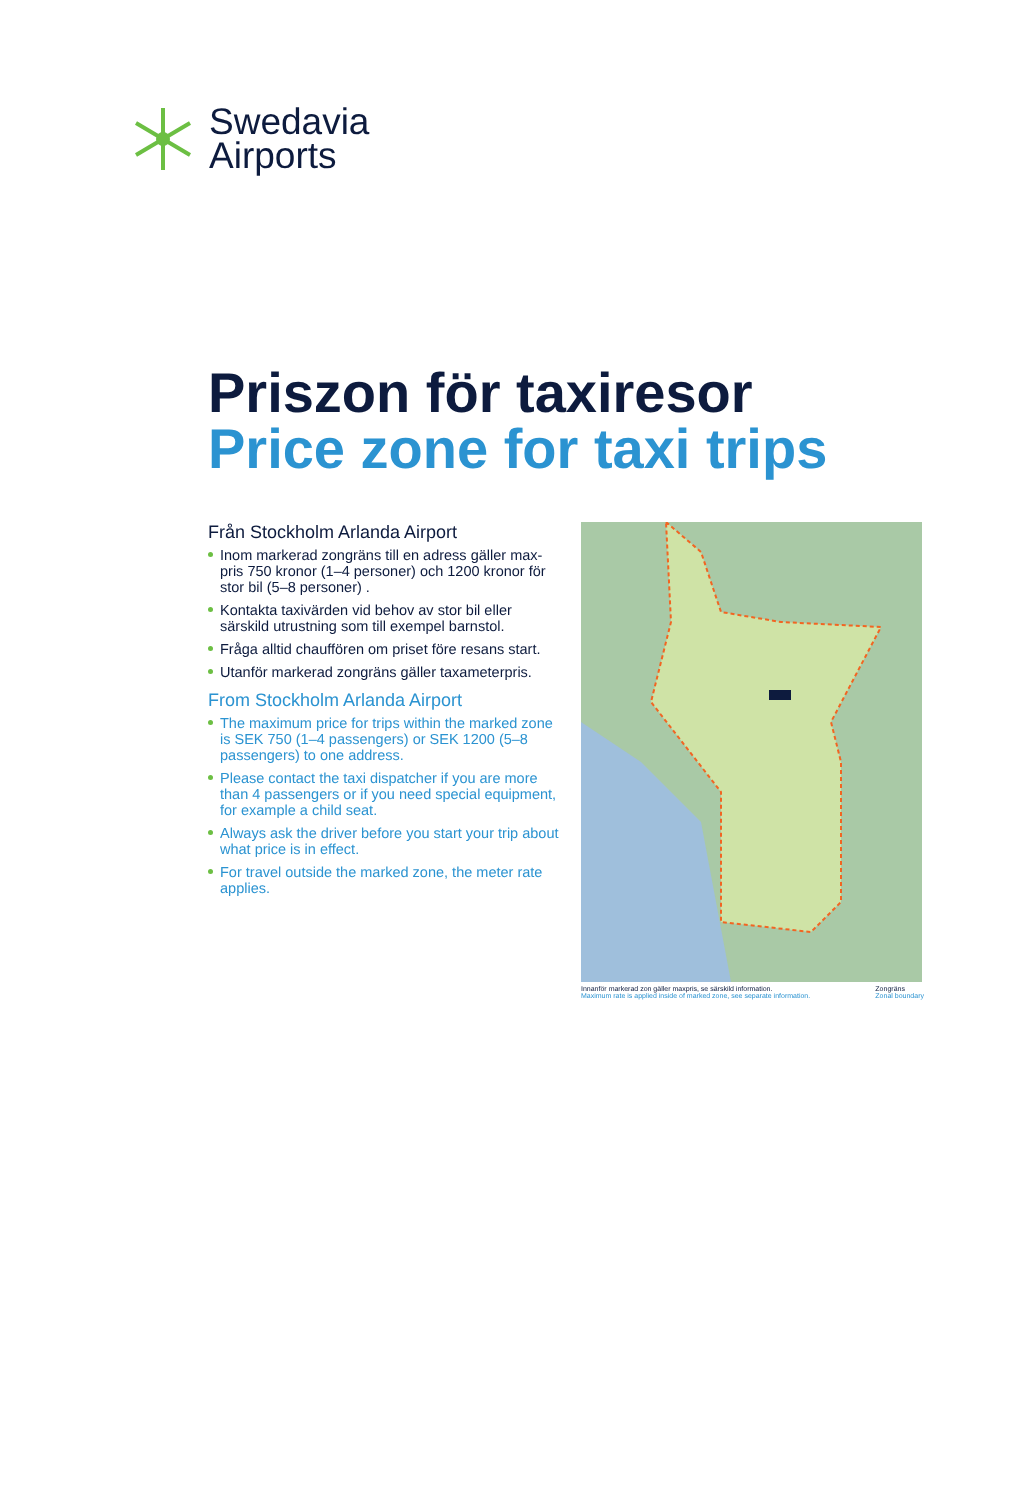Swedavia
Airports
Priszon för taxiresor
Price zone for taxi trips
Från Stockholm Arlanda Airport
Inom markerad zongräns till en adress gäller max-pris 750 kronor (1–4 personer) och 1200 kronor för stor bil (5–8 personer) .
Kontakta taxivärden vid behov av stor bil eller särskild utrustning som till exempel barnstol.
Fråga alltid chauffören om priset före resans start.
Utanför markerad zongräns gäller taxameterpris.
From Stockholm Arlanda Airport
The maximum price for trips within the marked zone is SEK 750 (1–4 passengers) or SEK 1200 (5–8 passengers) to one address.
Please contact the taxi dispatcher if you are more than 4 passengers or if you need special equipment, for example a child seat.
Always ask the driver before you start your trip about what price is in effect.
For travel outside the marked zone, the meter rate applies.
Innanför markerad zon gäller maxpris, se särskild information.
Maximum rate is applied inside of marked zone, see separate information.
Zongräns
Zonal boundary